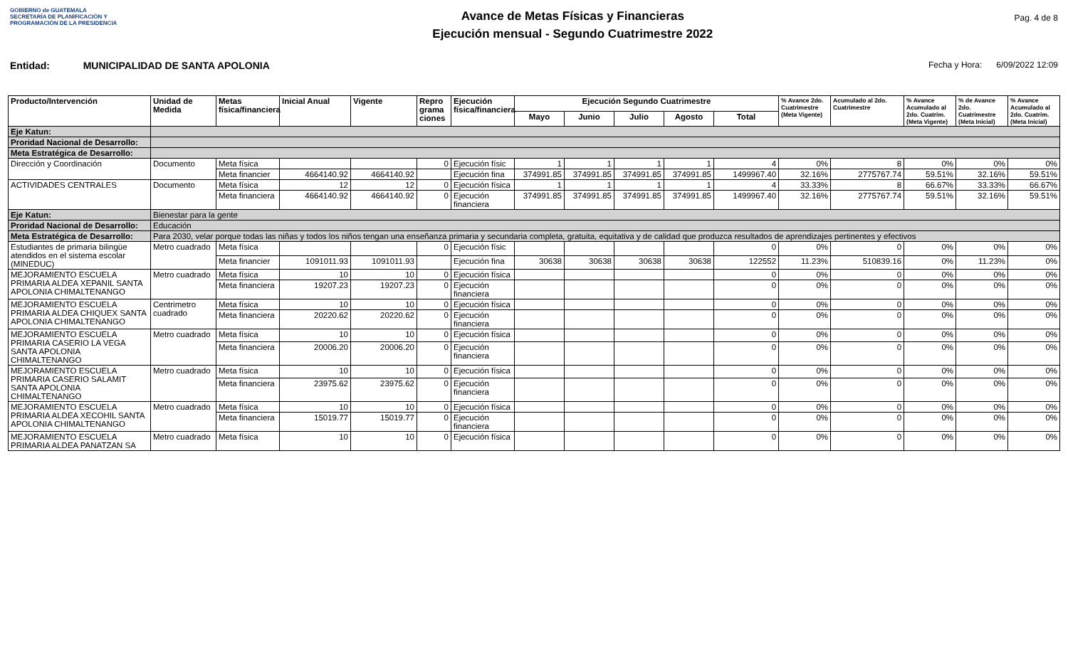GOBIERNO de GUATEMALA
SECRETARÍA DE PLANIFICACIÓN Y PROGRAMACIÓN DE LA PRESIDENCIA
Avance de Metas Físicas y Financieras
Ejecución mensual - Segundo Cuatrimestre 2022
Pag. 4 de 8
Entidad: MUNICIPALIDAD DE SANTA APOLONIA
Fecha y Hora: 6/09/2022 12:09
| Producto/Intervención | Unidad de Medida | Metas física/financiera | Inicial Anual | Vigente | Repro grama ciones | Ejecución física/financiera | Ejecución Segundo Cuatrimestre | | | | | % Avance 2do. Cuatrimestre (Meta Vigente) | Acumulado al 2do. Cuatrimestre | % Avance Acumulado al 2do. Cuatrim. (Meta Vigente) | % de Avance 2do. Cuatrimestre (Meta Inicial) | % Avance Acumulado al 2do. Cuatrim. (Meta Inicial) |
| --- | --- | --- | --- | --- | --- | --- | --- | --- | --- | --- | --- | --- | --- | --- | --- | --- |
| | | | | | | | Mayo | Junio | Julio | Agosto | Total | | | | | |
| Eje Katun: | | | | | | | | | | | | | | | | |
| Proridad Nacional de Desarrollo: | | | | | | | | | | | | | | | | |
| Meta Estratégica de Desarrollo: | | | | | | | | | | | | | | | | |
| Dirección y Coordinación | Documento | Meta física | | | 0 | Ejecución físic | 1 | 1 | 1 | 1 | 4 | 0% | 8 | 0% | 0% | 0% |
| | | Meta financier | 4664140.92 | 4664140.92 | | Ejecución fina | 374991.85 | 374991.85 | 374991.85 | 374991.85 | 1499967.40 | 32.16% | 2775767.74 | 59.51% | 32.16% | 59.51% |
| ACTIVIDADES CENTRALES | Documento | Meta física | 12 | 12 | 0 | Ejecución física | 1 | 1 | 1 | 1 | 4 | 33.33% | 8 | 66.67% | 33.33% | 66.67% |
| | | Meta financiera | 4664140.92 | 4664140.92 | 0 | Ejecución financiera | 374991.85 | 374991.85 | 374991.85 | 374991.85 | 1499967.40 | 32.16% | 2775767.74 | 59.51% | 32.16% | 59.51% |
| Eje Katun: | Bienestar para la gente | | | | | | | | | | | | | | | |
| Proridad Nacional de Desarrollo: | Educación | | | | | | | | | | | | | | | |
| Meta Estratégica de Desarrollo: | Para 2030, velar porque todas las niñas y todos los niños tengan una enseñanza primaria y secundaria completa, gratuita, equitativa y de calidad que produzca resultados de aprendizajes pertinentes y efectivos | | | | | | | | | | | | | | | |
| Estudiantes de primaria bilingüe atendidos en el sistema escolar (MINEDUC) | Metro cuadrado | Meta física | | | 0 | Ejecución físic | | | | | 0 | 0% | 0 | 0% | 0% | 0% |
| | | Meta financier | 1091011.93 | 1091011.93 | | Ejecución fina | 30638 | 30638 | 30638 | 30638 | 122552 | 11.23% | 510839.16 | 0% | 11.23% | 0% |
| MEJORAMIENTO ESCUELA PRIMARIA ALDEA XEPANIL SANTA APOLONIA CHIMALTENANGO | Metro cuadrado | Meta física | 10 | 10 | 0 | Ejecución física | | | | | 0 | 0% | 0 | 0% | 0% | 0% |
| | | Meta financiera | 19207.23 | 19207.23 | 0 | Ejecución financiera | | | | | 0 | 0% | 0 | 0% | 0% | 0% |
| MEJORAMIENTO ESCUELA PRIMARIA ALDEA CHIQUEX SANTA APOLONIA CHIMALTENANGO | Centrimetro cuadrado | Meta física | 10 | 10 | 0 | Ejecución física | | | | | 0 | 0% | 0 | 0% | 0% | 0% |
| | | Meta financiera | 20220.62 | 20220.62 | 0 | Ejecución financiera | | | | | 0 | 0% | 0 | 0% | 0% | 0% |
| MEJORAMIENTO ESCUELA PRIMARIA CASERIO LA VEGA SANTA APOLONIA CHIMALTENANGO | Metro cuadrado | Meta física | 10 | 10 | 0 | Ejecución física | | | | | 0 | 0% | 0 | 0% | 0% | 0% |
| | | Meta financiera | 20006.20 | 20006.20 | 0 | Ejecución financiera | | | | | 0 | 0% | 0 | 0% | 0% | 0% |
| MEJORAMIENTO ESCUELA PRIMARIA CASERIO SALAMIT SANTA APOLONIA CHIMALTENANGO | Metro cuadrado | Meta física | 10 | 10 | 0 | Ejecución física | | | | | 0 | 0% | 0 | 0% | 0% | 0% |
| | | Meta financiera | 23975.62 | 23975.62 | 0 | Ejecución financiera | | | | | 0 | 0% | 0 | 0% | 0% | 0% |
| MEJORAMIENTO ESCUELA PRIMARIA ALDEA XECOHIL SANTA APOLONIA CHIMALTENANGO | Metro cuadrado | Meta física | 10 | 10 | 0 | Ejecución física | | | | | 0 | 0% | 0 | 0% | 0% | 0% |
| | | Meta financiera | 15019.77 | 15019.77 | 0 | Ejecución financiera | | | | | 0 | 0% | 0 | 0% | 0% | 0% |
| MEJORAMIENTO ESCUELA PRIMARIA ALDEA PANATZAN SA | Metro cuadrado | Meta física | 10 | 10 | 0 | Ejecución física | | | | | 0 | 0% | 0 | 0% | 0% | 0% |